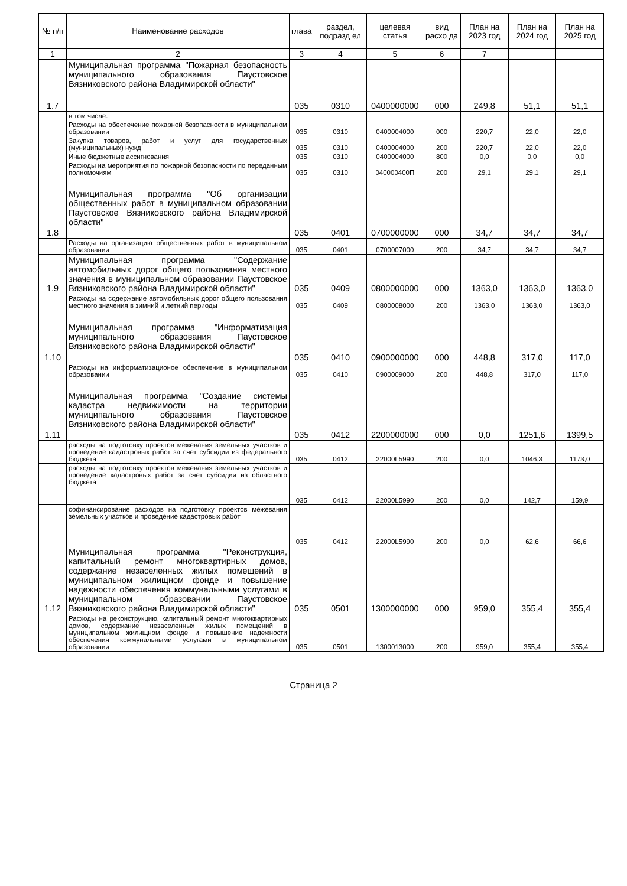| № п/п | Наименование расходов | глава | раздел, подразд ел | целевая статья | вид расхо да | План на 2023 год | План на 2024 год | План на 2025 год |
| --- | --- | --- | --- | --- | --- | --- | --- | --- |
| 1 | 2 | 3 | 4 | 5 | 6 | 7 | | |
| 1.7 | Муниципальная программа "Пожарная безопасность муниципального образования Паустовское Вязниковского района Владимирской области" | 035 | 0310 | 0400000000 | 000 | 249,8 | 51,1 | 51,1 |
| | в том числе: | | | | | | | |
| | Расходы на обеспечение пожарной безопасности в муниципальном образовании | 035 | 0310 | 0400004000 | 000 | 220,7 | 22,0 | 22,0 |
| | Закупка товаров, работ и услуг для государственных (муниципальных) нужд | 035 | 0310 | 0400004000 | 200 | 220,7 | 22,0 | 22,0 |
| | Иные бюджетные ассигнования | 035 | 0310 | 0400004000 | 800 | 0,0 | 0,0 | 0,0 |
| | Расходы на мероприятия по пожарной безопасности по переданным полномочиям | 035 | 0310 | 040000400П | 200 | 29,1 | 29,1 | 29,1 |
| 1.8 | Муниципальная программа "Об организации общественных работ в муниципальном образовании Паустовское Вязниковского района Владимирской области" | 035 | 0401 | 0700000000 | 000 | 34,7 | 34,7 | 34,7 |
| | Расходы на организацию общественных работ в муниципальном образовании | 035 | 0401 | 0700007000 | 200 | 34,7 | 34,7 | 34,7 |
| 1.9 | Муниципальная программа "Содержание автомобильных дорог общего пользования местного значения в муниципальном образовании Паустовское Вязниковского района Владимирской области" | 035 | 0409 | 0800000000 | 000 | 1363,0 | 1363,0 | 1363,0 |
| | Расходы на содержание автомобильных дорог общего пользования местного значения в зимний и летний периоды | 035 | 0409 | 0800008000 | 200 | 1363,0 | 1363,0 | 1363,0 |
| 1.10 | Муниципальная программа "Информатизация муниципального образования Паустовское Вязниковского района Владимирской области" | 035 | 0410 | 0900000000 | 000 | 448,8 | 317,0 | 117,0 |
| | Расходы на информатизационое обеспечение в муниципальном образовании | 035 | 0410 | 0900009000 | 200 | 448,8 | 317,0 | 117,0 |
| 1.11 | Муниципальная программа "Создание системы кадастра недвижимости на территории муниципального образования Паустовское Вязниковского района Владимирской области" | 035 | 0412 | 2200000000 | 000 | 0,0 | 1251,6 | 1399,5 |
| | расходы на подготовку проектов межевания земельных участков и проведение кадастровых работ за счет субсидии из федерального бюджета | 035 | 0412 | 22000L5990 | 200 | 0,0 | 1046,3 | 1173,0 |
| | расходы на подготовку проектов межевания земельных участков и проведение кадастровых работ за счет субсидии из областного бюджета | 035 | 0412 | 22000L5990 | 200 | 0,0 | 142,7 | 159,9 |
| | софинансирование расходов на подготовку проектов межевания земельных участков и проведение кадастровых работ | 035 | 0412 | 22000L5990 | 200 | 0,0 | 62,6 | 66,6 |
| 1.12 | Муниципальная программа "Реконструкция, капитальный ремонт многоквартирных домов, содержание незаселенных жилых помещений в муниципальном жилищном фонде и повышение надежности обеспечения коммунальными услугами в муниципальном образовании Паустовское Вязниковского района Владимирской области" | 035 | 0501 | 1300000000 | 000 | 959,0 | 355,4 | 355,4 |
| | Расходы на реконструкцию, капитальный ремонт многоквартирных домов, содержание незаселенных жилых помещений в муниципальном жилищном фонде и повышение надежности обеспечения коммунальными услугами в муниципальном образовании | 035 | 0501 | 1300013000 | 200 | 959,0 | 355,4 | 355,4 |
Страница 2